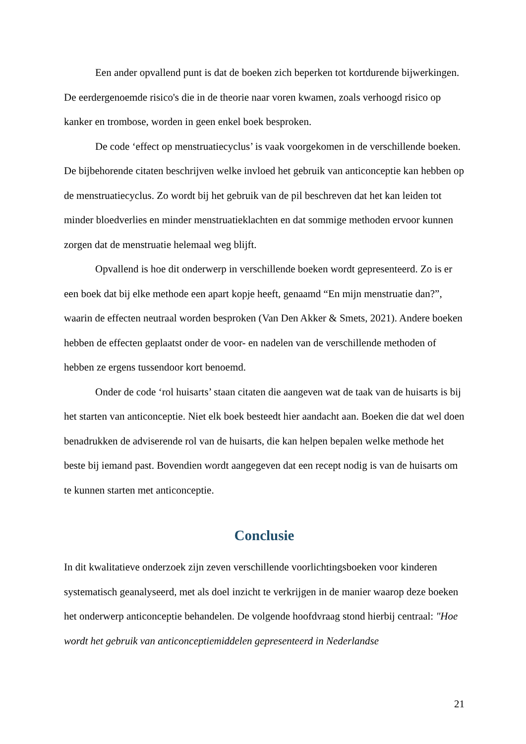Een ander opvallend punt is dat de boeken zich beperken tot kortdurende bijwerkingen. De eerdergenoemde risico's die in de theorie naar voren kwamen, zoals verhoogd risico op kanker en trombose, worden in geen enkel boek besproken.
De code ‘effect op menstruatiecyclus’ is vaak voorgekomen in de verschillende boeken. De bijbehorende citaten beschrijven welke invloed het gebruik van anticonceptie kan hebben op de menstruatiecyclus. Zo wordt bij het gebruik van de pil beschreven dat het kan leiden tot minder bloedverlies en minder menstruatieklachten en dat sommige methoden ervoor kunnen zorgen dat de menstruatie helemaal weg blijft.
Opvallend is hoe dit onderwerp in verschillende boeken wordt gepresenteerd. Zo is er een boek dat bij elke methode een apart kopje heeft, genaamd “En mijn menstruatie dan?”, waarin de effecten neutraal worden besproken (Van Den Akker & Smets, 2021). Andere boeken hebben de effecten geplaatst onder de voor- en nadelen van de verschillende methoden of hebben ze ergens tussendoor kort benoemd.
Onder de code ‘rol huisarts’ staan citaten die aangeven wat de taak van de huisarts is bij het starten van anticonceptie. Niet elk boek besteedt hier aandacht aan. Boeken die dat wel doen benadrukken de adviserende rol van de huisarts, die kan helpen bepalen welke methode het beste bij iemand past. Bovendien wordt aangegeven dat een recept nodig is van de huisarts om te kunnen starten met anticonceptie.
Conclusie
In dit kwalitatieve onderzoek zijn zeven verschillende voorlichtingsboeken voor kinderen systematisch geanalyseerd, met als doel inzicht te verkrijgen in de manier waarop deze boeken het onderwerp anticonceptie behandelen. De volgende hoofdvraag stond hierbij centraal: "Hoe wordt het gebruik van anticonceptiemiddelen gepresenteerd in Nederlandse
21